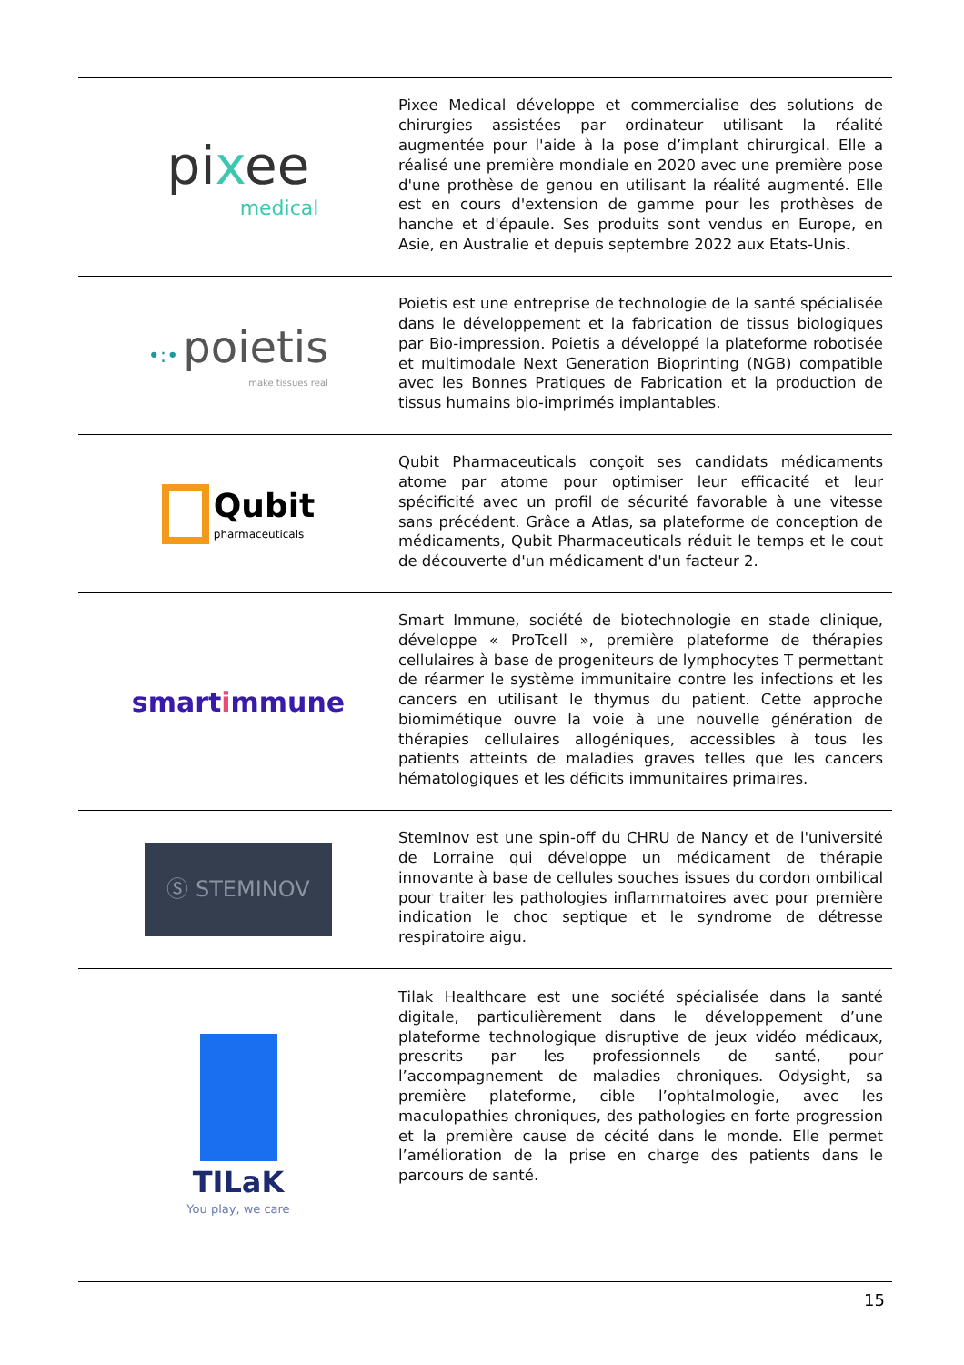| pi x ee medical | Pixee Medical développe et commercialise des solutions de chirurgies assistées par ordinateur utilisant la réalité augmentée pour l'aide à la pose d’implant chirurgical. Elle a réalisé une première mondiale en 2020 avec une première pose d'une prothèse de genou en utilisant la réalité augmenté. Elle est en cours d'extension de gamme pour les prothèses de hanche et d'épaule. Ses produits sont vendus en Europe, en Asie, en Australie et depuis septembre 2022 aux Etats-Unis. |
| •:• poietis make tissues real | Poietis est une entreprise de technologie de la santé spécialisée dans le développement et la fabrication de tissus biologiques par Bio-impression. Poietis a développé la plateforme robotisée et multimodale Next Generation Bioprinting (NGB) compatible avec les Bonnes Pratiques de Fabrication et la production de tissus humains bio-imprimés implantables. |
| Qubit pharmaceuticals | Qubit Pharmaceuticals conçoit ses candidats médicaments atome par atome pour optimiser leur efficacité et leur spécificité avec un profil de sécurité favorable à une vitesse sans précédent. Grâce a Atlas, sa plateforme de conception de médicaments, Qubit Pharmaceuticals réduit le temps et le cout de découverte d'un médicament d'un facteur 2. |
| smart i mmune | Smart Immune, société de biotechnologie en stade clinique, développe « ProTcell », première plateforme de thérapies cellulaires à base de progeniteurs de lymphocytes T permettant de réarmer le système immunitaire contre les infections et les cancers en utilisant le thymus du patient. Cette approche biomimétique ouvre la voie à une nouvelle génération de thérapies cellulaires allogéniques, accessibles à tous les patients atteints de maladies graves telles que les cancers hématologiques et les déficits immunitaires primaires. |
| Ⓢ STEMINOV | StemInov est une spin-off du CHRU de Nancy et de l'université de Lorraine qui développe un médicament de thérapie innovante à base de cellules souches issues du cordon ombilical pour traiter les pathologies inflammatoires avec pour première indication le choc septique et le syndrome de détresse respiratoire aigu. |
| TILaK You play, we care | Tilak Healthcare est une société spécialisée dans la santé digitale, particulièrement dans le développement d’une plateforme technologique disruptive de jeux vidéo médicaux, prescrits par les professionnels de santé, pour l’accompagnement de maladies chroniques. Odysight, sa première plateforme, cible l’ophtalmologie, avec les maculopathies chroniques, des pathologies en forte progression et la première cause de cécité dans le monde. Elle permet l’amélioration de la prise en charge des patients dans le parcours de santé. |
15